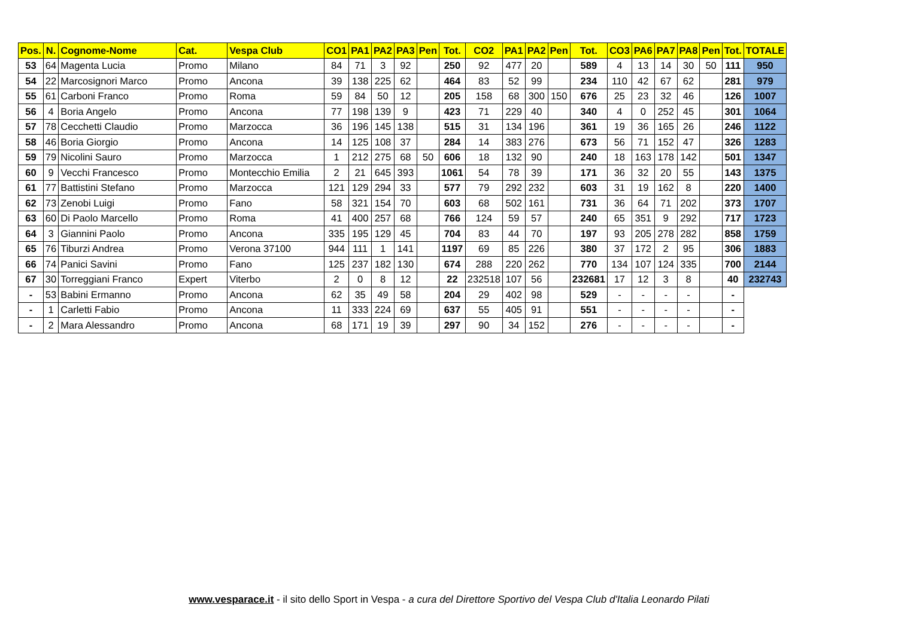| Pos. | N. | Cognome-Nome | Cat. | Vespa Club | CO1 | PA1 | PA2 | PA3 | Pen | Tot. | CO2 | PA1 | PA2 | Pen | Tot. | CO3 | PA6 | PA7 | PA8 | Pen | Tot. | TOTALE |
| --- | --- | --- | --- | --- | --- | --- | --- | --- | --- | --- | --- | --- | --- | --- | --- | --- | --- | --- | --- | --- | --- | --- |
| 53 | 64 | Magenta Lucia | Promo | Milano | 84 | 71 | 3 | 92 | | 250 | 92 | 477 | 20 | | 589 | 4 | 13 | 14 | 30 | 50 | 111 | 950 |
| 54 | 22 | Marcosignori Marco | Promo | Ancona | 39 | 138 | 225 | 62 | | 464 | 83 | 52 | 99 | | 234 | 110 | 42 | 67 | 62 | | 281 | 979 |
| 55 | 61 | Carboni Franco | Promo | Roma | 59 | 84 | 50 | 12 | | 205 | 158 | 68 | 300 | 150 | 676 | 25 | 23 | 32 | 46 | | 126 | 1007 |
| 56 | 4 | Boria Angelo | Promo | Ancona | 77 | 198 | 139 | 9 | | 423 | 71 | 229 | 40 | | 340 | 4 | 0 | 252 | 45 | | 301 | 1064 |
| 57 | 78 | Cecchetti Claudio | Promo | Marzocca | 36 | 196 | 145 | 138 | | 515 | 31 | 134 | 196 | | 361 | 19 | 36 | 165 | 26 | | 246 | 1122 |
| 58 | 46 | Boria Giorgio | Promo | Ancona | 14 | 125 | 108 | 37 | | 284 | 14 | 383 | 276 | | 673 | 56 | 71 | 152 | 47 | | 326 | 1283 |
| 59 | 79 | Nicolini Sauro | Promo | Marzocca | 1 | 212 | 275 | 68 | 50 | 606 | 18 | 132 | 90 | | 240 | 18 | 163 | 178 | 142 | | 501 | 1347 |
| 60 | 9 | Vecchi Francesco | Promo | Montecchio Emilia | 2 | 21 | 645 | 393 | | 1061 | 54 | 78 | 39 | | 171 | 36 | 32 | 20 | 55 | | 143 | 1375 |
| 61 | 77 | Battistini Stefano | Promo | Marzocca | 121 | 129 | 294 | 33 | | 577 | 79 | 292 | 232 | | 603 | 31 | 19 | 162 | 8 | | 220 | 1400 |
| 62 | 73 | Zenobi Luigi | Promo | Fano | 58 | 321 | 154 | 70 | | 603 | 68 | 502 | 161 | | 731 | 36 | 64 | 71 | 202 | | 373 | 1707 |
| 63 | 60 | Di Paolo Marcello | Promo | Roma | 41 | 400 | 257 | 68 | | 766 | 124 | 59 | 57 | | 240 | 65 | 351 | 9 | 292 | | 717 | 1723 |
| 64 | 3 | Giannini Paolo | Promo | Ancona | 335 | 195 | 129 | 45 | | 704 | 83 | 44 | 70 | | 197 | 93 | 205 | 278 | 282 | | 858 | 1759 |
| 65 | 76 | Tiburzi Andrea | Promo | Verona 37100 | 944 | 111 | 1 | 141 | | 1197 | 69 | 85 | 226 | | 380 | 37 | 172 | 2 | 95 | | 306 | 1883 |
| 66 | 74 | Panici Savini | Promo | Fano | 125 | 237 | 182 | 130 | | 674 | 288 | 220 | 262 | | 770 | 134 | 107 | 124 | 335 | | 700 | 2144 |
| 67 | 30 | Torreggiani Franco | Expert | Viterbo | 2 | 0 | 8 | 12 | | 22 | 232518 | 107 | 56 | | 232681 | 17 | 12 | 3 | 8 | | 40 | 232743 |
| - | 53 | Babini Ermanno | Promo | Ancona | 62 | 35 | 49 | 58 | | 204 | 29 | 402 | 98 | | 529 | - | - | - | - | | - | |
| - | 1 | Carletti Fabio | Promo | Ancona | 11 | 333 | 224 | 69 | | 637 | 55 | 405 | 91 | | 551 | - | - | - | - | | - | |
| - | 2 | Mara Alessandro | Promo | Ancona | 68 | 171 | 19 | 39 | | 297 | 90 | 34 | 152 | | 276 | - | - | - | - | | - | |
www.vesparace.it - il sito dello Sport in Vespa - a cura del Direttore Sportivo del Vespa Club d'Italia Leonardo Pilati